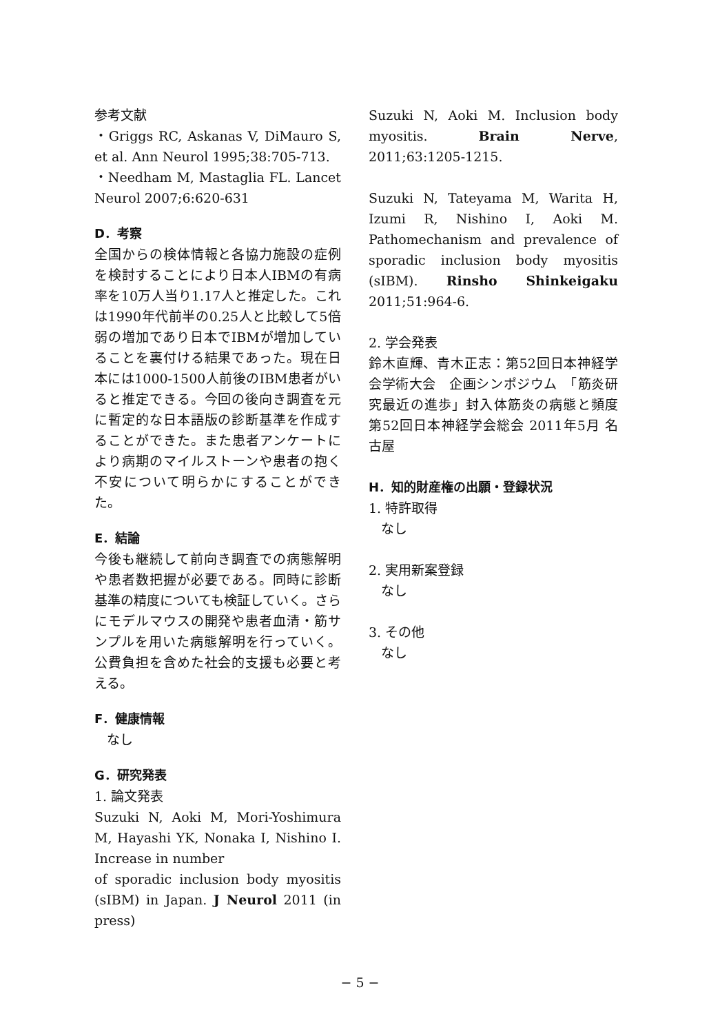参考文献
・Griggs RC, Askanas V, DiMauro S, et al. Ann Neurol 1995;38:705-713.
・Needham M, Mastaglia FL. Lancet Neurol 2007;6:620-631
D．考察
全国からの検体情報と各協力施設の症例を検討することにより日本人IBMの有病率を10万人当り1.17人と推定した。これは1990年代前半の0.25人と比較して5倍弱の増加であり日本でIBMが増加していることを裏付ける結果であった。現在日本には1000-1500人前後のIBM患者がいると推定できる。今回の後向き調査を元に暫定的な日本語版の診断基準を作成することができた。また患者アンケートにより病期のマイルストーンや患者の抱く不安について明らかにすることができた。
E．結論
今後も継続して前向き調査での病態解明や患者数把握が必要である。同時に診断基準の精度についても検証していく。さらにモデルマウスの開発や患者血清・筋サンプルを用いた病態解明を行っていく。公費負担を含めた社会的支援も必要と考える。
F．健康情報
なし
G．研究発表
1. 論文発表
Suzuki N, Aoki M, Mori-Yoshimura M, Hayashi YK, Nonaka I, Nishino I. Increase in number
of sporadic inclusion body myositis (sIBM) in Japan. J Neurol 2011 (in press)
Suzuki N, Aoki M. Inclusion body myositis. Brain Nerve, 2011;63:1205-1215.
Suzuki N, Tateyama M, Warita H, Izumi R, Nishino I, Aoki M. Pathomechanism and prevalence of sporadic inclusion body myositis (sIBM). Rinsho Shinkeigaku 2011;51:964-6.
2. 学会発表
鈴木直輝、青木正志：第52回日本神経学会学術大会　企画シンポジウム　「筋炎研究最近の進歩」封入体筋炎の病態と頻度　第52回日本神経学会総会 2011年5月 名古屋
H．知的財産権の出願・登録状況
1. 特許取得
なし
2. 実用新案登録
なし
3. その他
なし
− 5 −